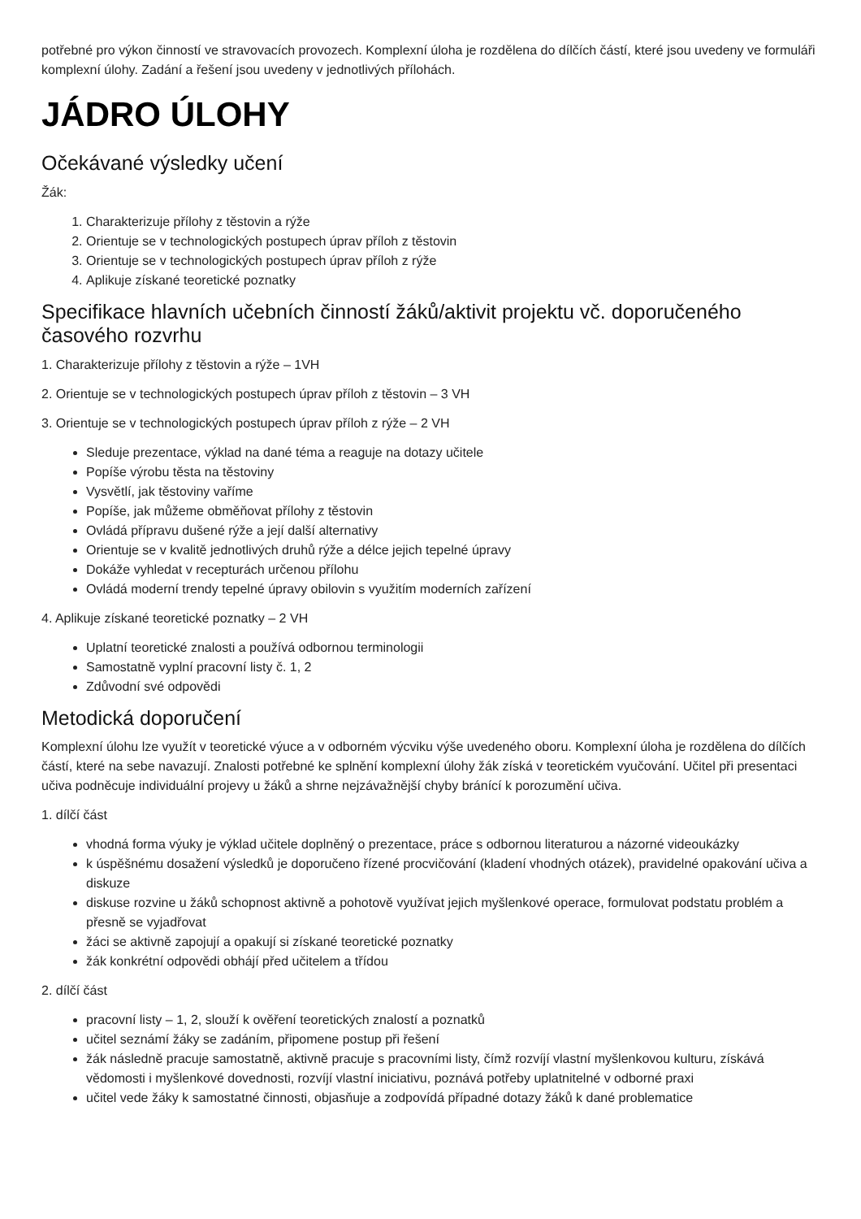potřebné pro výkon činností ve stravovacích provozech. Komplexní úloha je rozdělena do dílčích částí, které jsou uvedeny ve formuláři komplexní úlohy. Zadání a řešení jsou uvedeny v jednotlivých přílohách.
JÁDRO ÚLOHY
Očekávané výsledky učení
Žák:
1. Charakterizuje přílohy z těstovin a rýže
2. Orientuje se v technologických postupech úprav příloh z těstovin
3. Orientuje se v technologických postupech úprav příloh z rýže
4. Aplikuje získané teoretické poznatky
Specifikace hlavních učebních činností žáků/aktivit projektu vč. doporučeného časového rozvrhu
1. Charakterizuje přílohy z těstovin a rýže – 1VH
2. Orientuje se v technologických postupech úprav příloh z těstovin – 3 VH
3. Orientuje se v technologických postupech úprav příloh z rýže – 2 VH
Sleduje prezentace, výklad na dané téma a reaguje na dotazy učitele
Popíše výrobu těsta na těstoviny
Vysvětlí, jak těstoviny vaříme
Popíše, jak můžeme obměňovat přílohy z těstovin
Ovládá přípravu dušené rýže a její další alternativy
Orientuje se v kvalitě jednotlivých druhů rýže a délce jejich tepelné úpravy
Dokáže vyhledat v recepturách určenou přílohu
Ovládá moderní trendy tepelné úpravy obilovin s využitím moderních zařízení
4. Aplikuje získané teoretické poznatky – 2 VH
Uplatní teoretické znalosti a používá odbornou terminologii
Samostatně vyplní pracovní listy č. 1, 2
Zdůvodní své odpovědi
Metodická doporučení
Komplexní úlohu lze využít v teoretické výuce a v odborném výcviku výše uvedeného oboru. Komplexní úloha je rozdělena do dílčích částí, které na sebe navazují. Znalosti potřebné ke splnění komplexní úlohy žák získá v teoretickém vyučování. Učitel při presentaci učiva podněcuje individuální projevy u žáků a shrne nejzávažnější chyby bránící k porozumění učiva.
1. dílčí část
vhodná forma výuky je výklad učitele doplněný o prezentace, práce s odbornou literaturou a názorné videoukázky
k úspěšnému dosažení výsledků je doporučeno řízené procvičování (kladení vhodných otázek), pravidelné opakování učiva a diskuze
diskuse rozvine u žáků schopnost aktivně a pohotově využívat jejich myšlenkové operace, formulovat podstatu problém a přesně se vyjadřovat
žáci se aktivně zapojují a opakují si získané teoretické poznatky
žák konkrétní odpovědi obhájí před učitelem a třídou
2. dílčí část
pracovní listy – 1, 2, slouží k ověření teoretických znalostí a poznatků
učitel seznámí žáky se zadáním, připomene postup při řešení
žák následně pracuje samostatně, aktivně pracuje s pracovními listy, čímž rozvíjí vlastní myšlenkovou kulturu, získává vědomosti i myšlenkové dovednosti, rozvíjí vlastní iniciativu, poznává potřeby uplatnitelné v odborné praxi
učitel vede žáky k samostatné činnosti, objasňuje a zodpovídá případné dotazy žáků k dané problematice